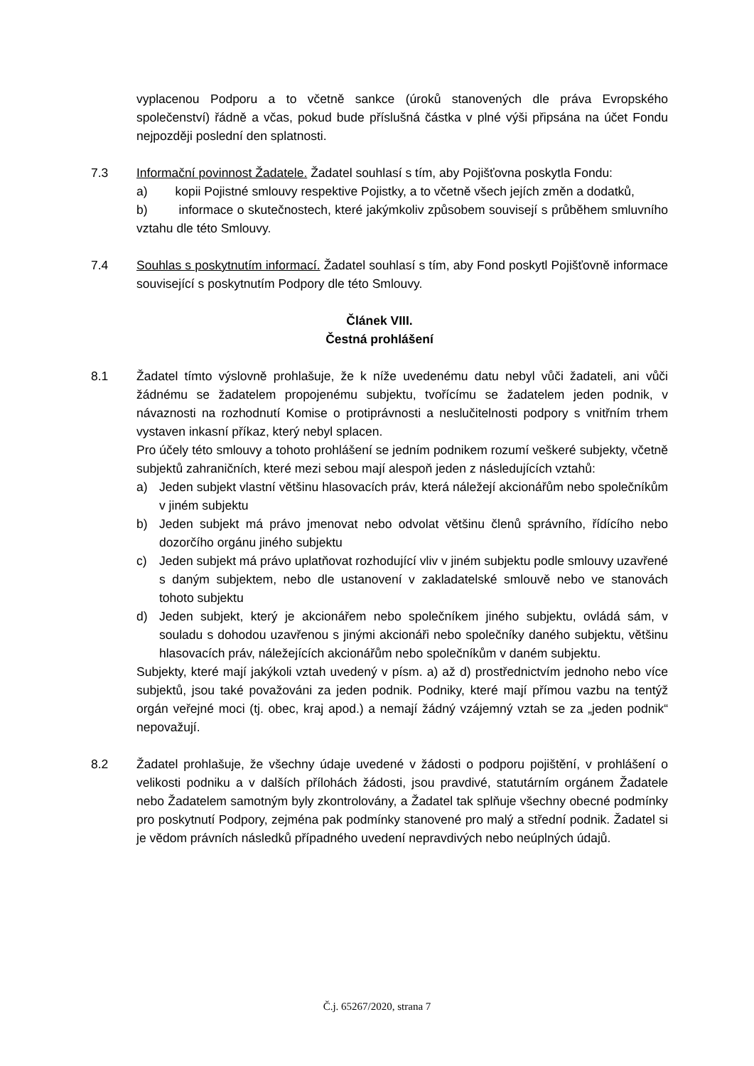vyplacenou Podporu a to včetně sankce (úroků stanovených dle práva Evropského společenství) řádně a včas, pokud bude příslušná částka v plné výši připsána na účet Fondu nejpozději poslední den splatnosti.
7.3 Informační povinnost Žadatele. Žadatel souhlasí s tím, aby Pojišťovna poskytla Fondu:
a) kopii Pojistné smlouvy respektive Pojistky, a to včetně všech jejích změn a dodatků,
b) informace o skutečnostech, které jakýmkoliv způsobem souvisejí s průběhem smluvního vztahu dle této Smlouvy.
7.4 Souhlas s poskytnutím informací. Žadatel souhlasí s tím, aby Fond poskytl Pojišťovně informace související s poskytnutím Podpory dle této Smlouvy.
Článek VIII.
Čestná prohlášení
8.1 Žadatel tímto výslovně prohlašuje, že k níže uvedenému datu nebyl vůči žadateli, ani vůči žádnému se žadatelem propojenému subjektu, tvořícímu se žadatelem jeden podnik, v návaznosti na rozhodnutí Komise o protiprávnosti a neslučitelnosti podpory s vnitřním trhem vystaven inkasní příkaz, který nebyl splacen.
Pro účely této smlouvy a tohoto prohlášení se jedním podnikem rozumí veškeré subjekty, včetně subjektů zahraničních, které mezi sebou mají alespoň jeden z následujících vztahů:
a) Jeden subjekt vlastní většinu hlasovacích práv, která náležejí akcionářům nebo společníkům v jiném subjektu
b) Jeden subjekt má právo jmenovat nebo odvolat většinu členů správního, řídícího nebo dozorčího orgánu jiného subjektu
c) Jeden subjekt má právo uplatňovat rozhodující vliv v jiném subjektu podle smlouvy uzavřené s daným subjektem, nebo dle ustanovení v zakladatelské smlouvě nebo ve stanovách tohoto subjektu
d) Jeden subjekt, který je akcionářem nebo společníkem jiného subjektu, ovládá sám, v souladu s dohodou uzavřenou s jinými akcionáři nebo společníky daného subjektu, většinu hlasovacích práv, náležejících akcionářům nebo společníkům v daném subjektu.
Subjekty, které mají jakýkoli vztah uvedený v písm. a) až d) prostřednictvím jednoho nebo více subjektů, jsou také považováni za jeden podnik. Podniky, které mají přímou vazbu na tentýž orgán veřejné moci (tj. obec, kraj apod.) a nemají žádný vzájemný vztah se za „jeden podnik“ nepovažují.
8.2 Žadatel prohlašuje, že všechny údaje uvedené v žádosti o podporu pojištění, v prohlášení o velikosti podniku a v dalších přílohách žádosti, jsou pravdivé, statutárním orgánem Žadatele nebo Žadatelem samotným byly zkontrolovány, a Žadatel tak splňuje všechny obecné podmínky pro poskytnutí Podpory, zejména pak podmínky stanovené pro malý a střední podnik. Žadatel si je vědom právních následků případného uvedení nepravdivých nebo neúplných údajů.
Č.j. 65267/2020, strana 7